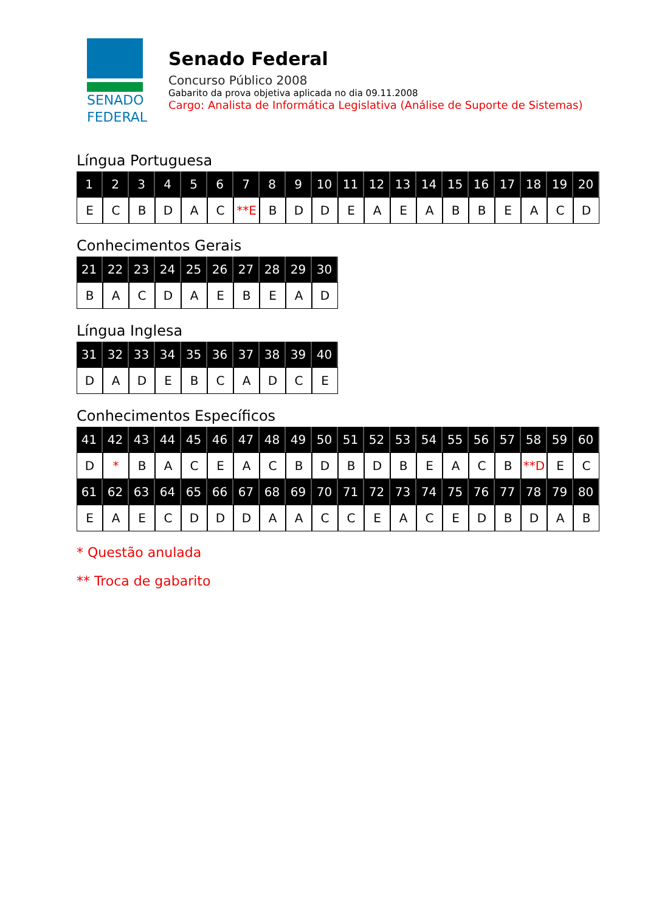SENADO
FEDERAL
Senado Federal
Concurso Público 2008
Gabarito da prova objetiva aplicada no dia 09.11.2008
Cargo: Analista de Informática Legislativa (Análise de Suporte de Sistemas)
Língua Portuguesa
| 1 | 2 | 3 | 4 | 5 | 6 | 7 | 8 | 9 | 10 | 11 | 12 | 13 | 14 | 15 | 16 | 17 | 18 | 19 | 20 |
| --- | --- | --- | --- | --- | --- | --- | --- | --- | --- | --- | --- | --- | --- | --- | --- | --- | --- | --- | --- |
| E | C | B | D | A | C | **E | B | D | D | E | A | E | A | B | B | E | A | C | D |
Conhecimentos Gerais
| 21 | 22 | 23 | 24 | 25 | 26 | 27 | 28 | 29 | 30 |
| --- | --- | --- | --- | --- | --- | --- | --- | --- | --- |
| B | A | C | D | A | E | B | E | A | D |
Língua Inglesa
| 31 | 32 | 33 | 34 | 35 | 36 | 37 | 38 | 39 | 40 |
| --- | --- | --- | --- | --- | --- | --- | --- | --- | --- |
| D | A | D | E | B | C | A | D | C | E |
Conhecimentos Específicos
| 41 | 42 | 43 | 44 | 45 | 46 | 47 | 48 | 49 | 50 | 51 | 52 | 53 | 54 | 55 | 56 | 57 | 58 | 59 | 60 |
| --- | --- | --- | --- | --- | --- | --- | --- | --- | --- | --- | --- | --- | --- | --- | --- | --- | --- | --- | --- |
| D | * | B | A | C | E | A | C | B | D | B | D | B | E | A | C | B | **D | E | C |
| 61 | 62 | 63 | 64 | 65 | 66 | 67 | 68 | 69 | 70 | 71 | 72 | 73 | 74 | 75 | 76 | 77 | 78 | 79 | 80 |
| E | A | E | C | D | D | D | A | A | C | C | E | A | C | E | D | B | D | A | B |
* Questão anulada
** Troca de gabarito